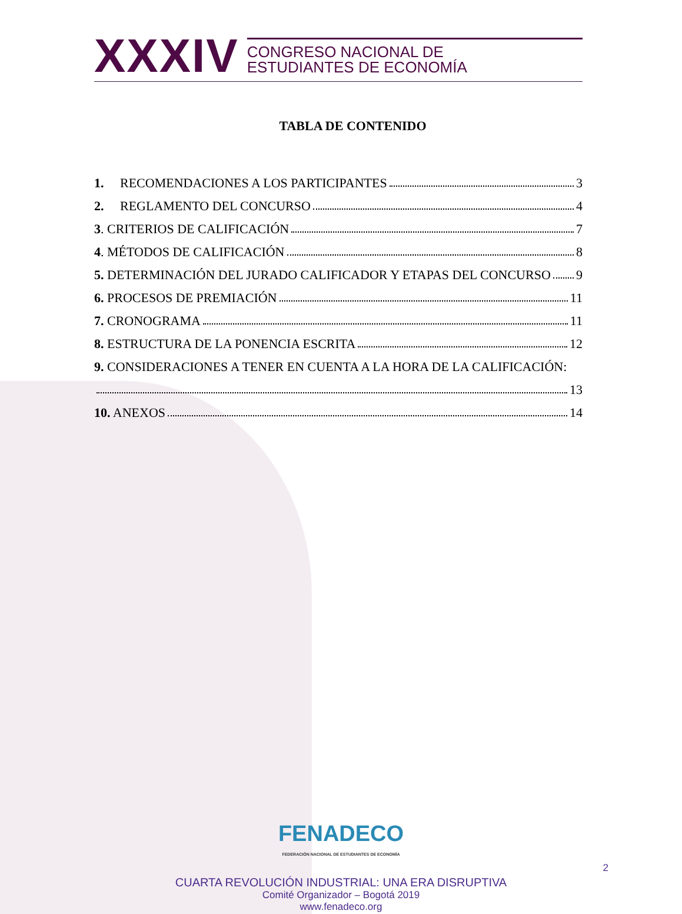XXXIV
CONGRESO NACIONAL DE
ESTUDIANTES DE ECONOMÍA
TABLA DE CONTENIDO
1. RECOMENDACIONES A LOS PARTICIPANTES 3
2. REGLAMENTO DEL CONCURSO 4
3. CRITERIOS DE CALIFICACIÓN 7
4. MÉTODOS DE CALIFICACIÓN 8
5. DETERMINACIÓN DEL JURADO CALIFICADOR Y ETAPAS DEL CONCURSO 9
6. PROCESOS DE PREMIACIÓN 11
7. CRONOGRAMA 11
8. ESTRUCTURA DE LA PONENCIA ESCRITA 12
9. CONSIDERACIONES A TENER EN CUENTA A LA HORA DE LA CALIFICACIÓN:
13
10. ANEXOS 14
FENADECO
FEDERACIÓN NACIONAL DE ESTUDIANTES DE ECONOMÍA
CUARTA REVOLUCIÓN INDUSTRIAL: UNA ERA DISRUPTIVA
Comité Organizador – Bogotá 2019
www.fenadeco.org
2